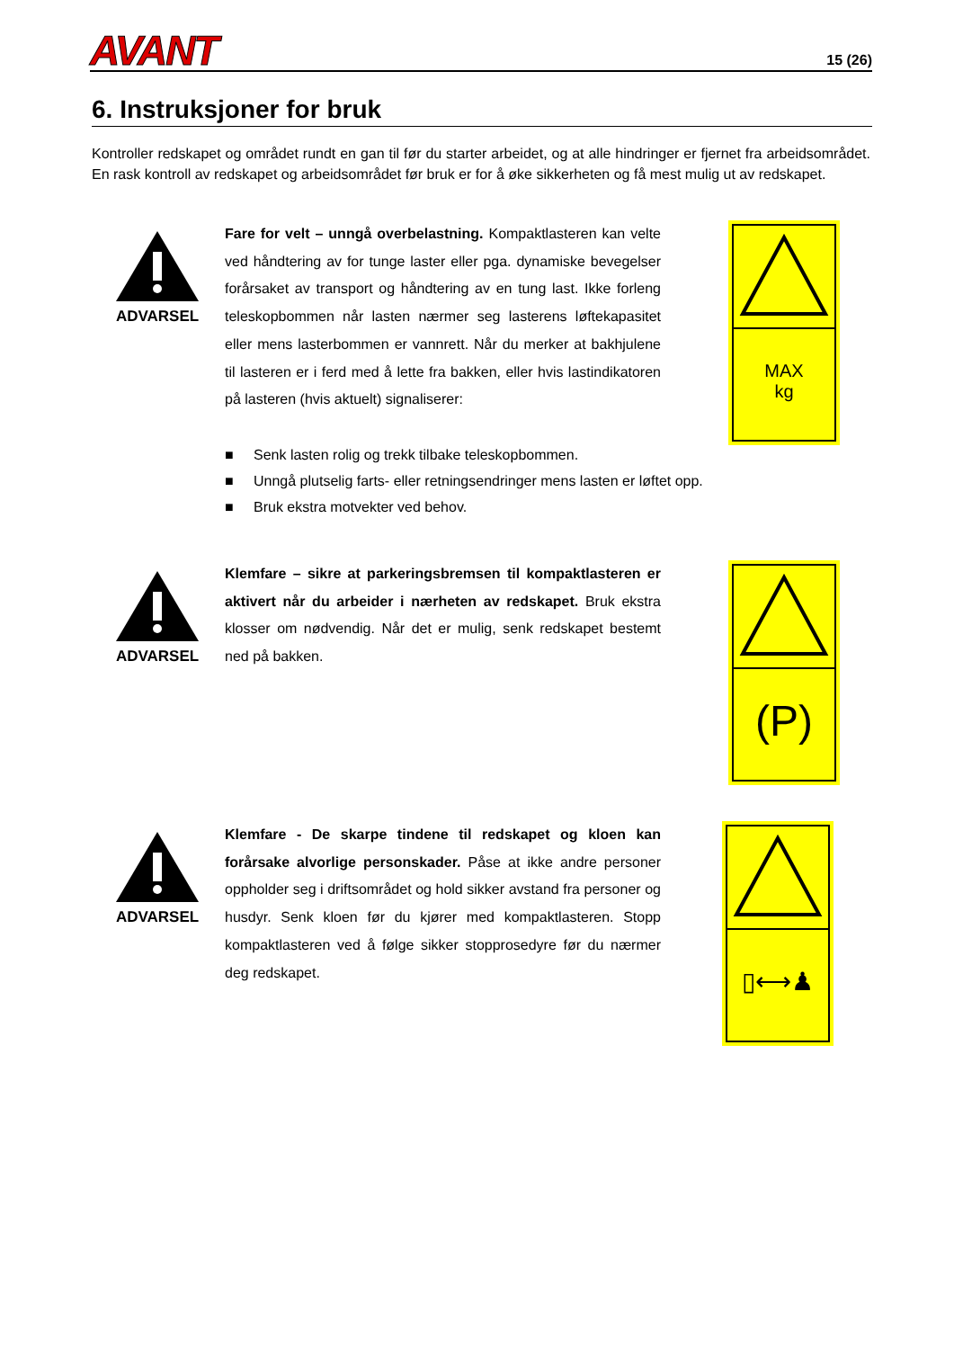AVANT
15 (26)
6. Instruksjoner for bruk
Kontroller redskapet og området rundt en gan til før du starter arbeidet, og at alle hindringer er fjernet fra arbeidsområdet. En rask kontroll av redskapet og arbeidsområdet før bruk er for å øke sikkerheten og få mest mulig ut av redskapet.
ADVARSEL
Fare for velt – unngå overbelastning. Kompaktlasteren kan velte ved håndtering av for tunge laster eller pga. dynamiske bevegelser forårsaket av transport og håndtering av en tung last. Ikke forleng teleskopbommen når lasten nærmer seg lasterens løftekapasitet eller mens lasterbommen er vannrett. Når du merker at bakhjulene til lasteren er i ferd med å lette fra bakken, eller hvis lastindikatoren på lasteren (hvis aktuelt) signaliserer:
MAX
kg
■ Senk lasten rolig og trekk tilbake teleskopbommen.
■ Unngå plutselig farts- eller retningsendringer mens lasten er løftet opp.
■ Bruk ekstra motvekter ved behov.
ADVARSEL
Klemfare – sikre at parkeringsbremsen til kompaktlasteren er aktivert når du arbeider i nærheten av redskapet. Bruk ekstra klosser om nødvendig. Når det er mulig, senk redskapet bestemt ned på bakken.
(P)
ADVARSEL
Klemfare - De skarpe tindene til redskapet og kloen kan forårsake alvorlige personskader. Påse at ikke andre personer oppholder seg i driftsområdet og hold sikker avstand fra personer og husdyr. Senk kloen før du kjører med kompaktlasteren. Stopp kompaktlasteren ved å følge sikker stopprosedyre før du nærmer deg redskapet.
▯⟷♟